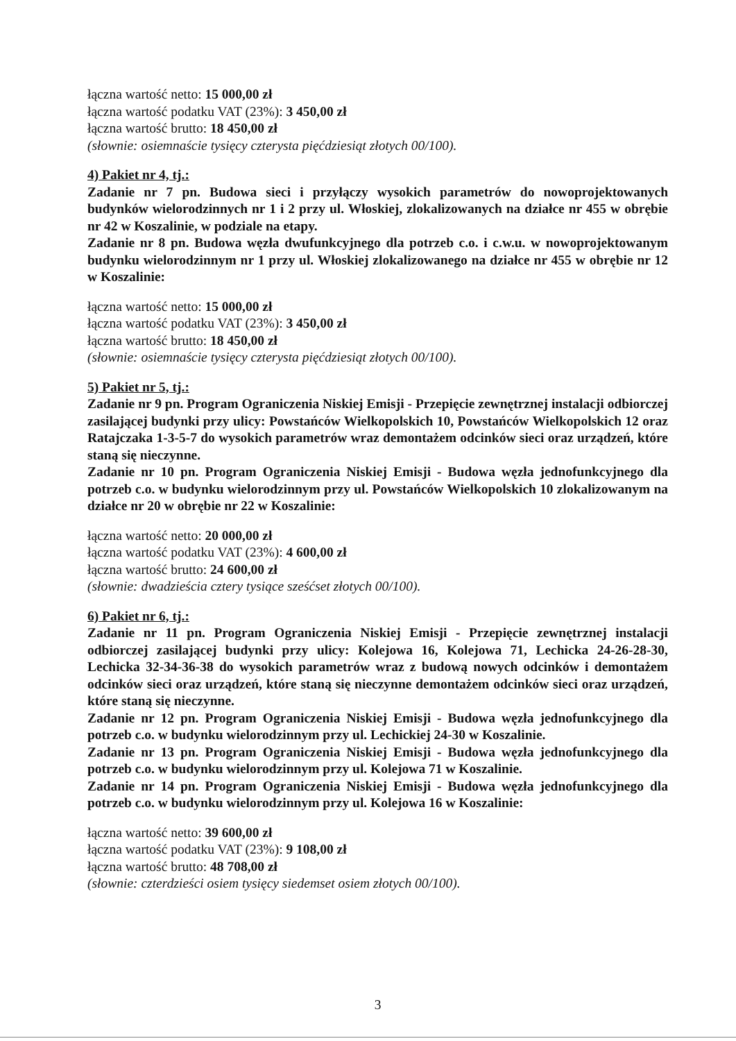łączna wartość netto: 15 000,00 zł
łączna wartość podatku VAT (23%): 3 450,00 zł
łączna wartość brutto: 18 450,00 zł
(słownie: osiemnaście tysięcy czterysta pięćdziesiąt złotych 00/100).
4) Pakiet nr 4, tj.:
Zadanie nr 7 pn. Budowa sieci i przyłączy wysokich parametrów do nowoprojektowanych budynków wielorodzinnych nr 1 i 2 przy ul. Włoskiej, zlokalizowanych na działce nr 455 w obrębie nr 42 w Koszalinie, w podziale na etapy.
Zadanie nr 8 pn. Budowa węzła dwufunkcyjnego dla potrzeb c.o. i c.w.u. w nowoprojektowanym budynku wielorodzinnym nr 1 przy ul. Włoskiej zlokalizowanego na działce nr 455 w obrębie nr 12 w Koszalinie:
łączna wartość netto: 15 000,00 zł
łączna wartość podatku VAT (23%): 3 450,00 zł
łączna wartość brutto: 18 450,00 zł
(słownie: osiemnaście tysięcy czterysta pięćdziesiąt złotych 00/100).
5) Pakiet nr 5, tj.:
Zadanie nr 9 pn. Program Ograniczenia Niskiej Emisji - Przepięcie zewnętrznej instalacji odbiorczej zasilającej budynki przy ulicy: Powstańców Wielkopolskich 10, Powstańców Wielkopolskich 12 oraz Ratajczaka 1-3-5-7 do wysokich parametrów wraz demontażem odcinków sieci oraz urządzeń, które staną się nieczynne.
Zadanie nr 10 pn. Program Ograniczenia Niskiej Emisji - Budowa węzła jednofunkcyjnego dla potrzeb c.o. w budynku wielorodzinnym przy ul. Powstańców Wielkopolskich 10 zlokalizowanym na działce nr 20 w obrębie nr 22 w Koszalinie:
łączna wartość netto: 20 000,00 zł
łączna wartość podatku VAT (23%): 4 600,00 zł
łączna wartość brutto: 24 600,00 zł
(słownie: dwadzieścia cztery tysiące sześćset złotych 00/100).
6) Pakiet nr 6, tj.:
Zadanie nr 11 pn. Program Ograniczenia Niskiej Emisji - Przepięcie zewnętrznej instalacji odbiorczej zasilającej budynki przy ulicy: Kolejowa 16, Kolejowa 71, Lechicka 24-26-28-30, Lechicka 32-34-36-38 do wysokich parametrów wraz z budową nowych odcinków i demontażem odcinków sieci oraz urządzeń, które staną się nieczynne demontażem odcinków sieci oraz urządzeń, które staną się nieczynne.
Zadanie nr 12 pn. Program Ograniczenia Niskiej Emisji - Budowa węzła jednofunkcyjnego dla potrzeb c.o. w budynku wielorodzinnym przy ul. Lechickiej 24-30 w Koszalinie.
Zadanie nr 13 pn. Program Ograniczenia Niskiej Emisji - Budowa węzła jednofunkcyjnego dla potrzeb c.o. w budynku wielorodzinnym przy ul. Kolejowa 71 w Koszalinie.
Zadanie nr 14 pn. Program Ograniczenia Niskiej Emisji - Budowa węzła jednofunkcyjnego dla potrzeb c.o. w budynku wielorodzinnym przy ul. Kolejowa 16 w Koszalinie:
łączna wartość netto: 39 600,00 zł
łączna wartość podatku VAT (23%): 9 108,00 zł
łączna wartość brutto: 48 708,00 zł
(słownie: czterdzieści osiem tysięcy siedemset osiem złotych 00/100).
3